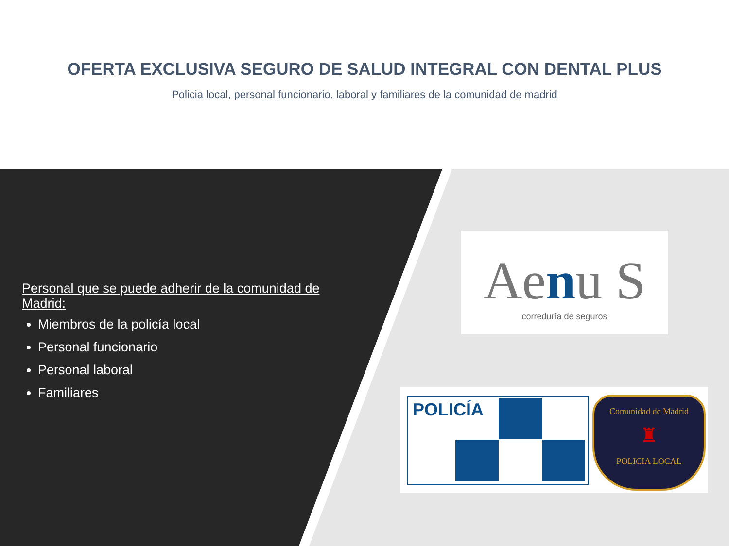OFERTA EXCLUSIVA SEGURO DE SALUD INTEGRAL CON DENTAL PLUS
Policia local, personal funcionario, laboral y familiares de la comunidad de madrid
Personal que se puede adherir de la comunidad de Madrid:
Miembros de la policía local
Personal funcionario
Personal laboral
Familiares
Aenu S
correduría de seguros
POLICÍA
Comunidad de Madrid
♜
POLICIA LOCAL